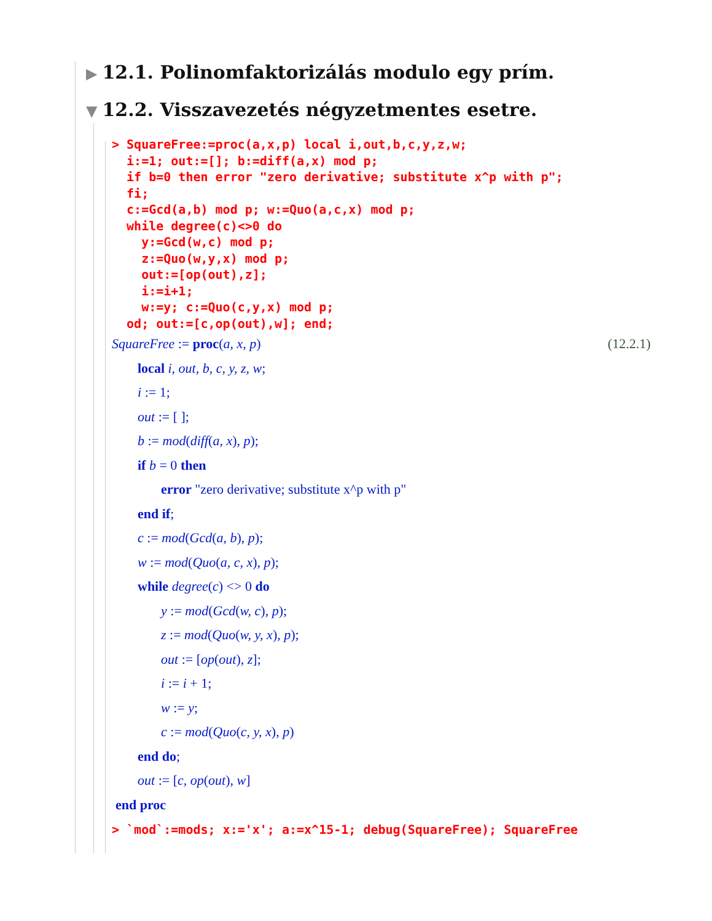▶ 12.1. Polinomfaktorizálás modulo egy prím.
▼ 12.2. Visszavezetés négyzetmentes esetre.
> SquareFree:=proc(a,x,p) local i,out,b,c,y,z,w; i:=1; out:=[]; b:=diff(a,x) mod p; if b=0 then error "zero derivative; substitute x^p with p"; fi; c:=Gcd(a,b) mod p; w:=Quo(a,c,x) mod p; while degree(c)<>0 do y:=Gcd(w,c) mod p; z:=Quo(w,y,x) mod p; out:=[op(out),z]; i:=i+1; w:=y; c:=Quo(c,y,x) mod p; od; out:=[c,op(out),w]; end;
(12.2.1) SquareFree := proc(a, x, p)
local i, out, b, c, y, z, w;
i := 1;
out := [ ];
b := mod(diff(a, x), p);
if b = 0 then
error "zero derivative; substitute x^p with p"
end if;
c := mod(Gcd(a, b), p);
w := mod(Quo(a, c, x), p);
while degree(c) <> 0 do
y := mod(Gcd(w, c), p);
z := mod(Quo(w, y, x), p);
out := [op(out), z];
i := i + 1;
w := y;
c := mod(Quo(c, y, x), p)
end do;
out := [c, op(out), w]
end proc
> `mod`:=mods; x:='x'; a:=x^15-1; debug(SquareFree); SquareFree